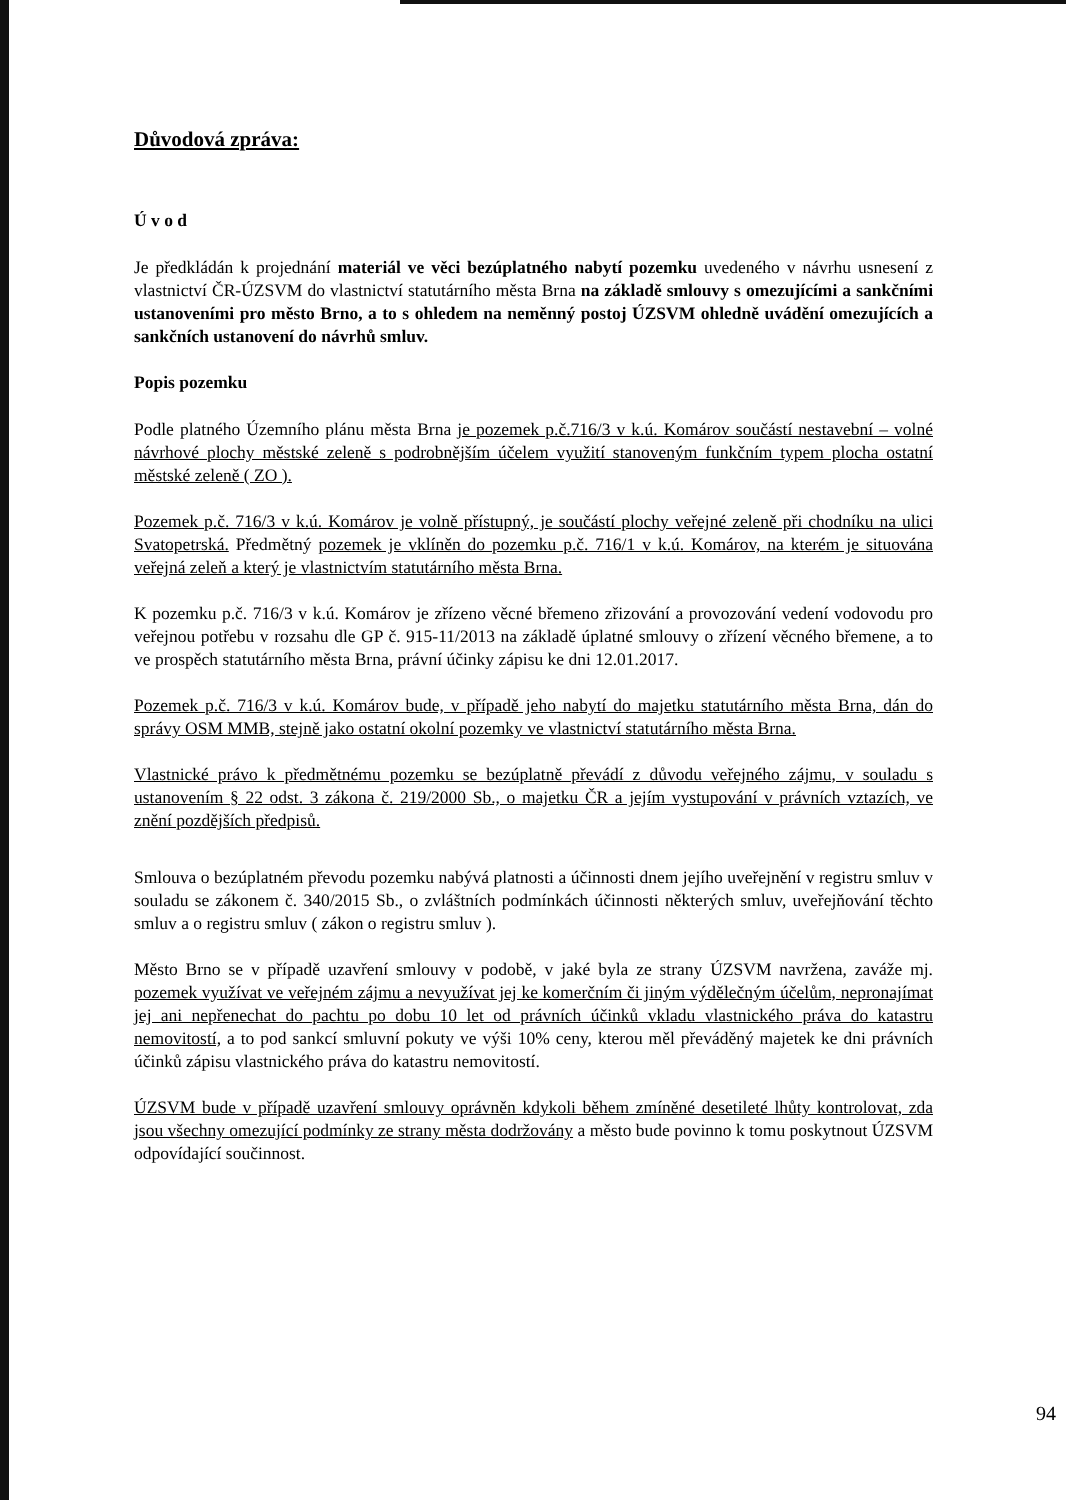Důvodová zpráva:
Ú v o d
Je předkládán k projednání materiál ve věci bezúplatného nabytí pozemku uvedeného v návrhu usnesení z vlastnictví ČR-ÚZSVM do vlastnictví statutárního města Brna na základě smlouvy s omezujícími a sankčními ustanoveními pro město Brno, a to s ohledem na neměnný postoj ÚZSVM ohledně uvádění omezujících a sankčních ustanovení do návrhů smluv.
Popis pozemku
Podle platného Územního plánu města Brna je pozemek p.č.716/3 v k.ú. Komárov součástí nestavební – volné návrhové plochy městské zeleně s podrobnějším účelem využití stanoveným funkčním typem plocha ostatní městské zeleně ( ZO ).
Pozemek p.č. 716/3 v k.ú. Komárov je volně přístupný, je součástí plochy veřejné zeleně při chodníku na ulici Svatopetrská. Předmětný pozemek je vklíněn do pozemku p.č. 716/1 v k.ú. Komárov, na kterém je situována veřejná zeleň a který je vlastnictvím statutárního města Brna.
K pozemku p.č. 716/3 v k.ú. Komárov je zřízeno věcné břemeno zřizování a provozování vedení vodovodu pro veřejnou potřebu v rozsahu dle GP č. 915-11/2013 na základě úplatné smlouvy o zřízení věcného břemene, a to ve prospěch statutárního města Brna, právní účinky zápisu ke dni 12.01.2017.
Pozemek p.č. 716/3 v k.ú. Komárov bude, v případě jeho nabytí do majetku statutárního města Brna, dán do správy OSM MMB, stejně jako ostatní okolní pozemky ve vlastnictví statutárního města Brna.
Vlastnické právo k předmětnému pozemku se bezúplatně převádí z důvodu veřejného zájmu, v souladu s ustanovením § 22 odst. 3 zákona č. 219/2000 Sb., o majetku ČR a jejím vystupování v právních vztazích, ve znění pozdějších předpisů.
Smlouva o bezúplatném převodu pozemku nabývá platnosti a účinnosti dnem jejího uveřejnění v registru smluv v souladu se zákonem č. 340/2015 Sb., o zvláštních podmínkách účinnosti některých smluv, uveřejňování těchto smluv a o registru smluv ( zákon o registru smluv ).
Město Brno se v případě uzavření smlouvy v podobě, v jaké byla ze strany ÚZSVM navržena, zaváže mj. pozemek využívat ve veřejném zájmu a nevyužívat jej ke komerčním či jiným výdělečným účelům, nepronajímat jej ani nepřenechat do pachtu po dobu 10 let od právních účinků vkladu vlastnického práva do katastru nemovitostí, a to pod sankcí smluvní pokuty ve výši 10% ceny, kterou měl převáděný majetek ke dni právních účinků zápisu vlastnického práva do katastru nemovitostí.
ÚZSVM bude v případě uzavření smlouvy oprávněn kdykoli během zmíněné desetileté lhůty kontrolovat, zda jsou všechny omezující podmínky ze strany města dodržovány a město bude povinno k tomu poskytnout ÚZSVM odpovídající součinnost.
94